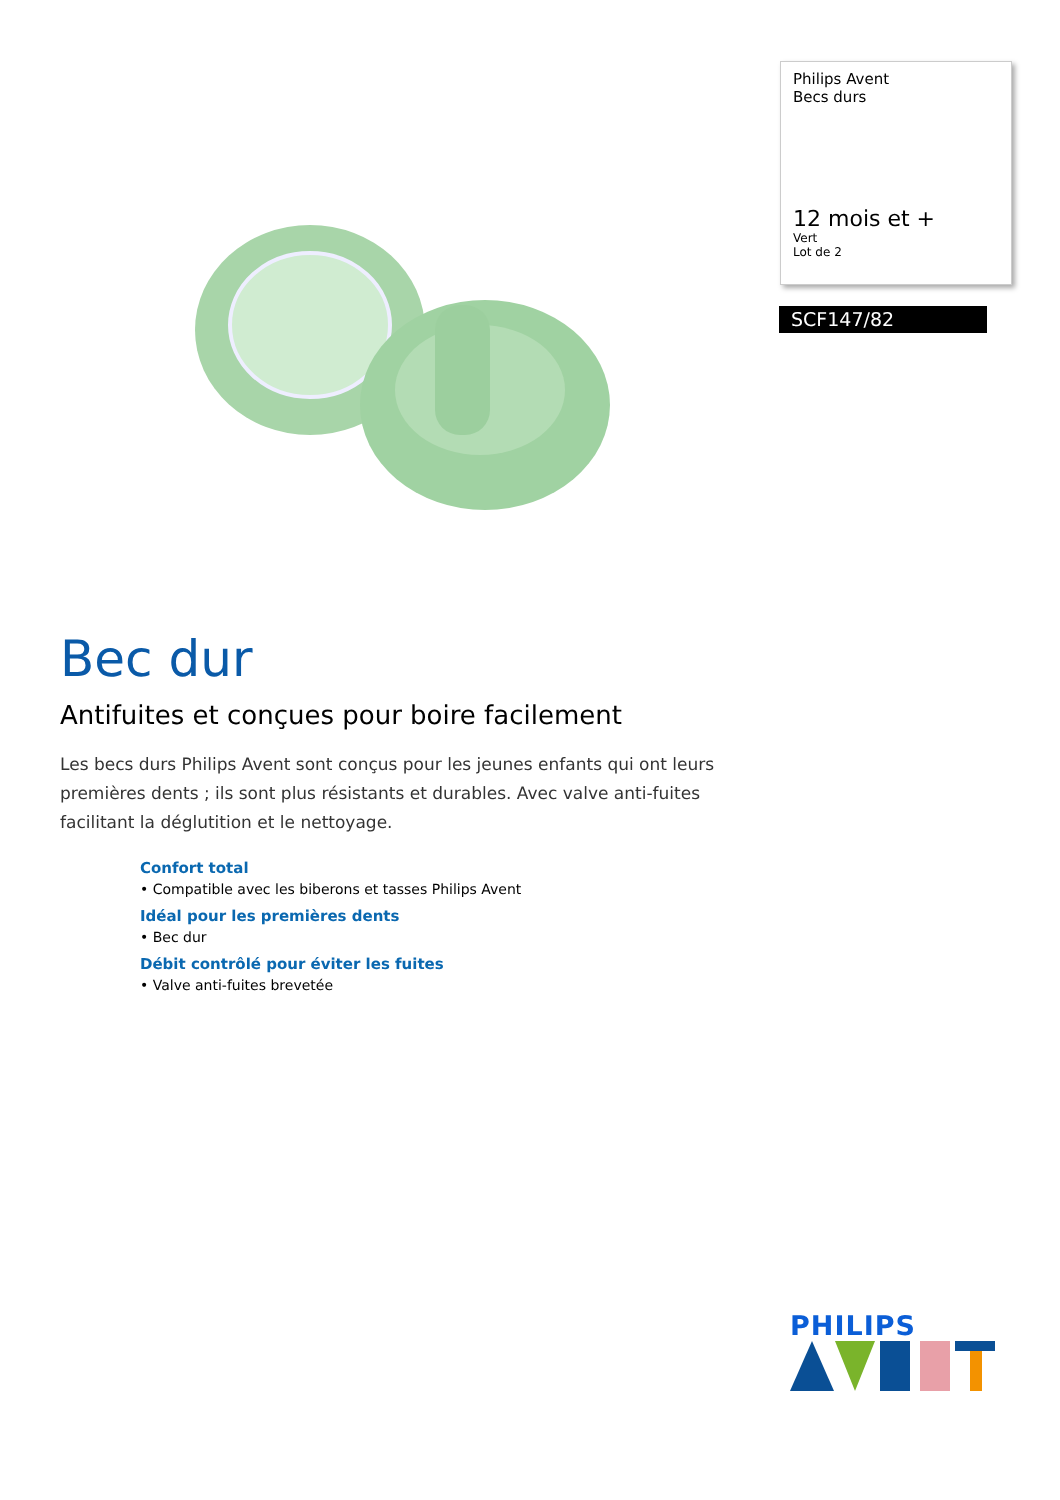Philips Avent
Becs durs
12 mois et +
Vert
Lot de 2
SCF147/82
Bec dur
Antifuites et conçues pour boire facilement
Les becs durs Philips Avent sont conçus pour les jeunes enfants qui ont leurs premières dents ; ils sont plus résistants et durables. Avec valve anti-fuites facilitant la déglutition et le nettoyage.
Confort total
• Compatible avec les biberons et tasses Philips Avent
Idéal pour les premières dents
• Bec dur
Débit contrôlé pour éviter les fuites
• Valve anti-fuites brevetée
PHILIPS